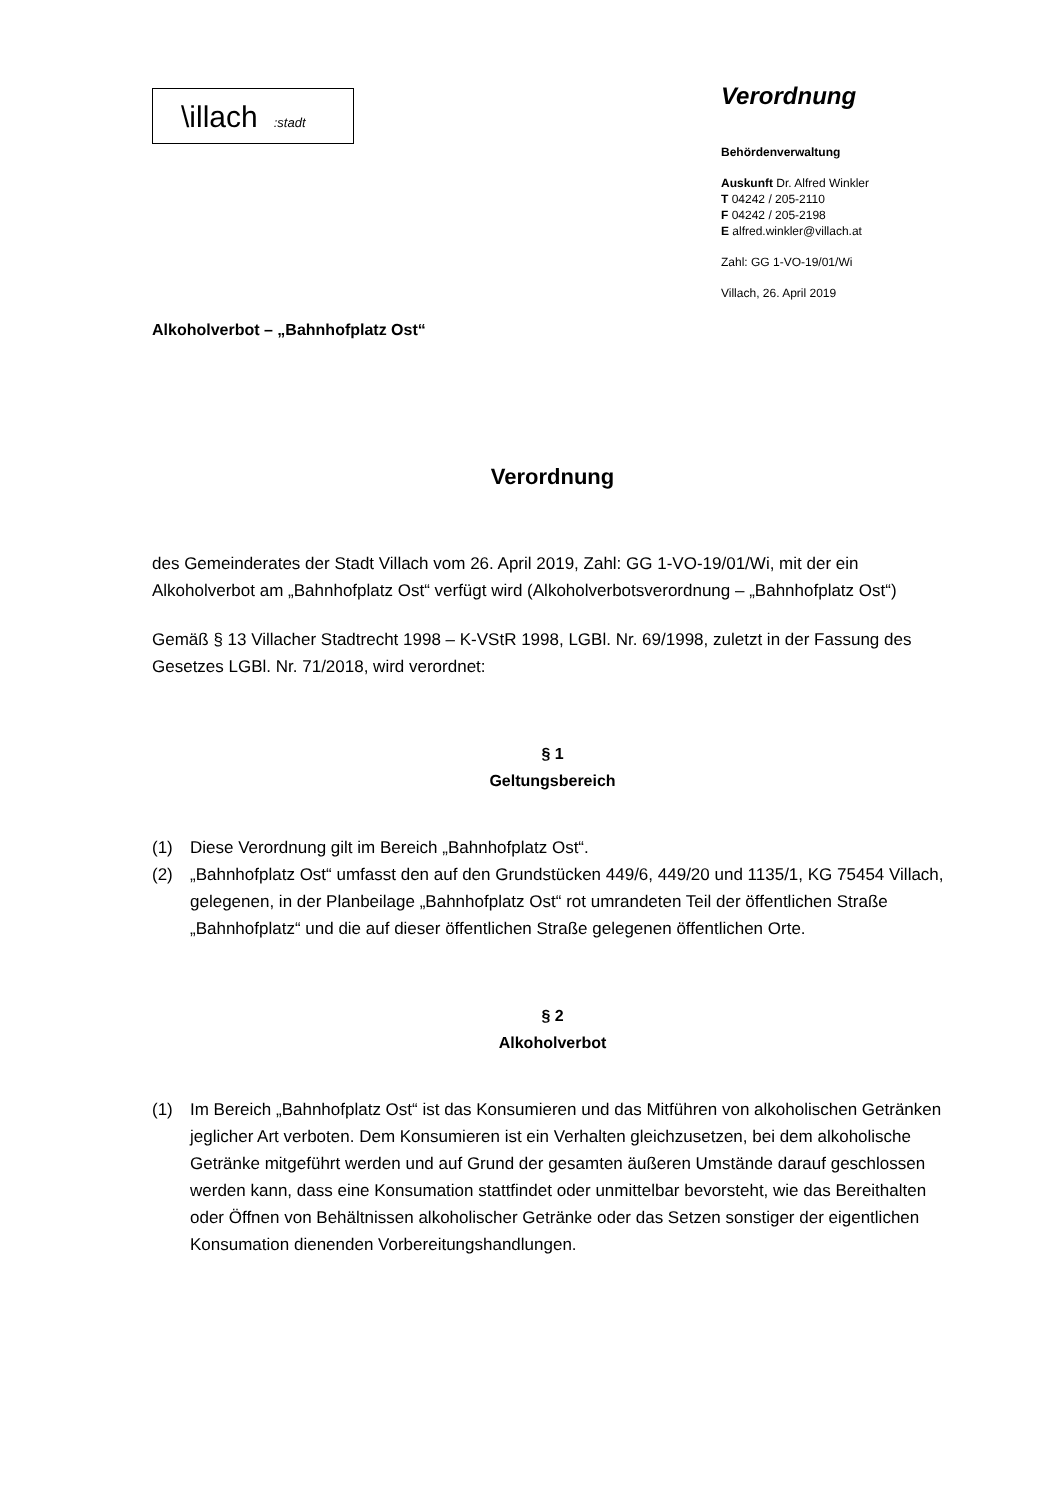\illach:stadt
Verordnung
Behördenverwaltung
Auskunft Dr. Alfred Winkler
T 04242 / 205-2110
F 04242 / 205-2198
E alfred.winkler@villach.at
Zahl: GG 1-VO-19/01/Wi
Villach, 26. April 2019
Alkoholverbot – „Bahnhofplatz Ost“
Verordnung
des Gemeinderates der Stadt Villach vom 26. April 2019, Zahl: GG 1-VO-19/01/Wi, mit der ein Alkoholverbot am „Bahnhofplatz Ost“ verfügt wird (Alkoholverbotsverordnung – „Bahnhofplatz Ost“)
Gemäß § 13 Villacher Stadtrecht 1998 – K-VStR 1998, LGBl. Nr. 69/1998, zuletzt in der Fassung des Gesetzes LGBl. Nr. 71/2018, wird verordnet:
§ 1
Geltungsbereich
(1) Diese Verordnung gilt im Bereich „Bahnhofplatz Ost“.
(2) „Bahnhofplatz Ost“ umfasst den auf den Grundstücken 449/6, 449/20 und 1135/1, KG 75454 Villach, gelegenen, in der Planbeilage „Bahnhofplatz Ost“ rot umrandeten Teil der öffentlichen Straße „Bahnhofplatz“ und die auf dieser öffentlichen Straße gelegenen öffentlichen Orte.
§ 2
Alkoholverbot
(1) Im Bereich „Bahnhofplatz Ost“ ist das Konsumieren und das Mitführen von alkoholischen Getränken jeglicher Art verboten. Dem Konsumieren ist ein Verhalten gleichzusetzen, bei dem alkoholische Getränke mitgeführt werden und auf Grund der gesamten äußeren Umstände darauf geschlossen werden kann, dass eine Konsumation stattfindet oder unmittelbar bevorsteht, wie das Bereithalten oder Öffnen von Behältnissen alkoholischer Getränke oder das Setzen sonstiger der eigentlichen Konsumation dienenden Vorbereitungshandlungen.